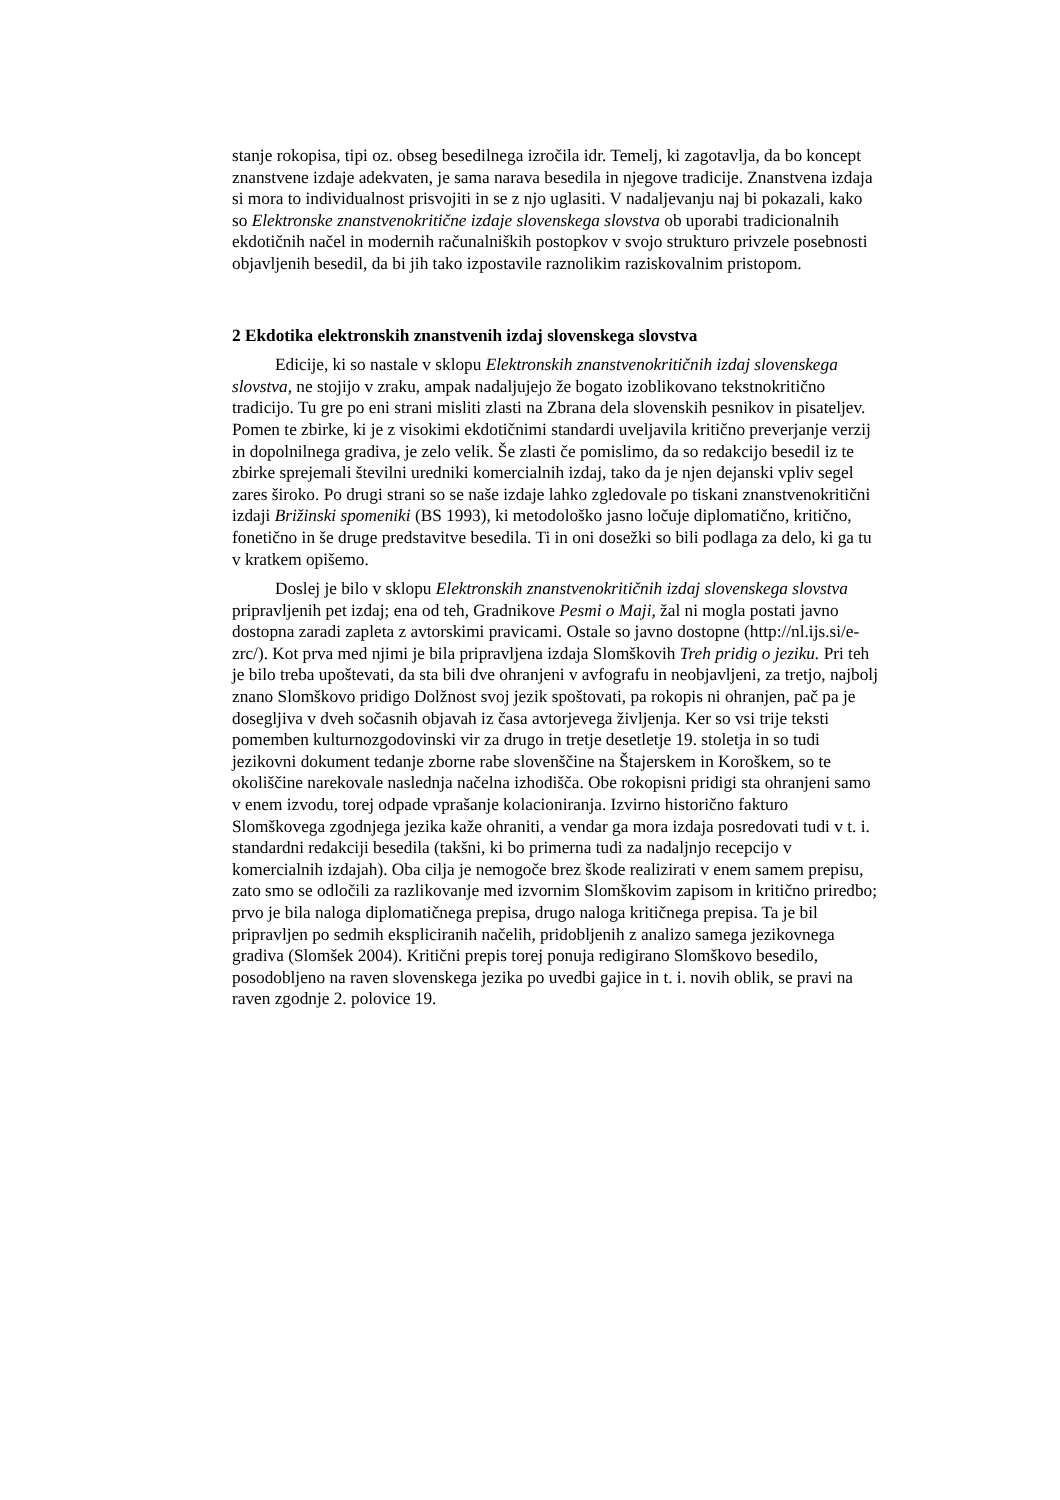stanje rokopisa, tipi oz. obseg besedilnega izročila idr. Temelj, ki zagotavlja, da bo koncept znanstvene izdaje adekvaten, je sama narava besedila in njegove tradicije. Znanstvena izdaja si mora to individualnost prisvojiti in se z njo uglasiti. V nadaljevanju naj bi pokazali, kako so Elektronske znanstvenokritične izdaje slovenskega slovstva ob uporabi tradicionalnih ekdotičnih načel in modernih računalniških postopkov v svojo strukturo privzele posebnosti objavljenih besedil, da bi jih tako izpostavile raznolikim raziskovalnim pristopom.
2 Ekdotika elektronskih znanstvenih izdaj slovenskega slovstva
Edicije, ki so nastale v sklopu Elektronskih znanstvenokritičnih izdaj slovenskega slovstva, ne stojijo v zraku, ampak nadaljujejo že bogato izoblikovano tekstnokritično tradicijo. Tu gre po eni strani misliti zlasti na Zbrana dela slovenskih pesnikov in pisateljev. Pomen te zbirke, ki je z visokimi ekdotičnimi standardi uveljavila kritično preverjanje verzij in dopolnilnega gradiva, je zelo velik. Še zlasti če pomislimo, da so redakcijo besedil iz te zbirke sprejemali številni uredniki komercialnih izdaj, tako da je njen dejanski vpliv segel zares široko. Po drugi strani so se naše izdaje lahko zgledovale po tiskani znanstvenokritični izdaji Brižinski spomeniki (BS 1993), ki metodološko jasno ločuje diplomatično, kritično, fonetično in še druge predstavitve besedila. Ti in oni dosežki so bili podlaga za delo, ki ga tu v kratkem opišemo.
Doslej je bilo v sklopu Elektronskih znanstvenokritičnih izdaj slovenskega slovstva pripravljenih pet izdaj; ena od teh, Gradnikove Pesmi o Maji, žal ni mogla postati javno dostopna zaradi zapleta z avtorskimi pravicami. Ostale so javno dostopne (http://nl.ijs.si/e-zrc/). Kot prva med njimi je bila pripravljena izdaja Slomškovih Treh pridig o jeziku. Pri teh je bilo treba upoštevati, da sta bili dve ohranjeni v avfografu in neobjavljeni, za tretjo, najbolj znano Slomškovo pridigo Dolžnost svoj jezik spoštovati, pa rokopis ni ohranjen, pač pa je dosegljiva v dveh sočasnih objavah iz časa avtorjevega življenja. Ker so vsi trije teksti pomemben kulturnozgodovinski vir za drugo in tretje desetletje 19. stoletja in so tudi jezikovni dokument tedanje zborne rabe slovenščine na Štajerskem in Koroškem, so te okoliščine narekovale naslednja načelna izhodišča. Obe rokopisni pridigi sta ohranjeni samo v enem izvodu, torej odpade vprašanje kolacioniranja. Izvirno historično fakturo Slomškovega zgodnjega jezika kaže ohraniti, a vendar ga mora izdaja posredovati tudi v t. i. standardni redakciji besedila (takšni, ki bo primerna tudi za nadaljnjo recepcijo v komercialnih izdajah). Oba cilja je nemogoče brez škode realizirati v enem samem prepisu, zato smo se odločili za razlikovanje med izvornim Slomškovim zapisom in kritično priredbo; prvo je bila naloga diplomatičnega prepisa, drugo naloga kritičnega prepisa. Ta je bil pripravljen po sedmih ekspliciranih načelih, pridobljenih z analizo samega jezikovnega gradiva (Slomšek 2004). Kritični prepis torej ponuja redigirano Slomškovo besedilo, posodobljeno na raven slovenskega jezika po uvedbi gajice in t. i. novih oblik, se pravi na raven zgodnje 2. polovice 19.